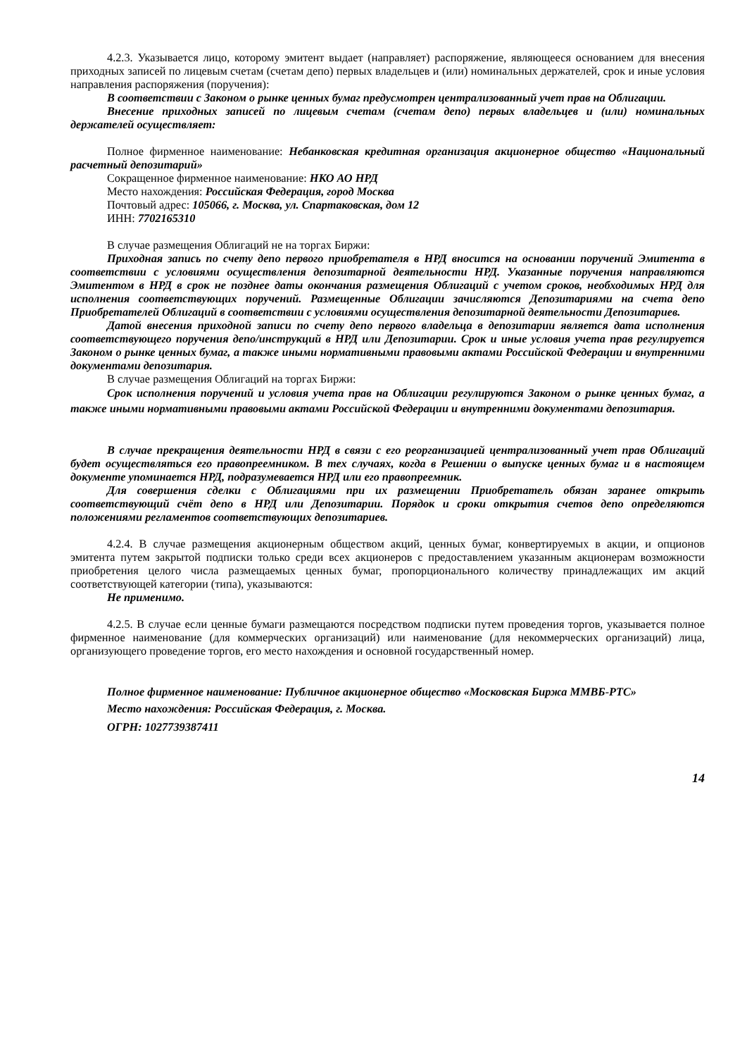4.2.3. Указывается лицо, которому эмитент выдает (направляет) распоряжение, являющееся основанием для внесения приходных записей по лицевым счетам (счетам депо) первых владельцев и (или) номинальных держателей, срок и иные условия направления распоряжения (поручения):
В соответствии с Законом о рынке ценных бумаг предусмотрен централизованный учет прав на Облигации.
Внесение приходных записей по лицевым счетам (счетам депо) первых владельцев и (или) номинальных держателей осуществляет:
Полное фирменное наименование: Небанковская кредитная организация акционерное общество «Национальный расчетный депозитарий»
Сокращенное фирменное наименование: НКО АО НРД
Место нахождения: Российская Федерация, город Москва
Почтовый адрес: 105066, г. Москва, ул. Спартаковская, дом 12
ИНН: 7702165310
В случае размещения Облигаций не на торгах Биржи:
Приходная запись по счету депо первого приобретателя в НРД вносится на основании поручений Эмитента в соответствии с условиями осуществления депозитарной деятельности НРД. Указанные поручения направляются Эмитентом в НРД в срок не позднее даты окончания размещения Облигаций с учетом сроков, необходимых НРД для исполнения соответствующих поручений. Размещенные Облигации зачисляются Депозитариями на счета депо Приобретателей Облигаций в соответствии с условиями осуществления депозитарной деятельности Депозитариев.
Датой внесения приходной записи по счету депо первого владельца в депозитарии является дата исполнения соответствующего поручения депо/инструкций в НРД или Депозитарии. Срок и иные условия учета прав регулируется Законом о рынке ценных бумаг, а также иными нормативными правовыми актами Российской Федерации и внутренними документами депозитария.
В случае размещения Облигаций на торгах Биржи:
Срок исполнения поручений и условия учета прав на Облигации регулируются Законом о рынке ценных бумаг, а также иными нормативными правовыми актами Российской Федерации и внутренними документами депозитария.
В случае прекращения деятельности НРД в связи с его реорганизацией централизованный учет прав Облигаций будет осуществляться его правопреемником. В тех случаях, когда в Решении о выпуске ценных бумаг и в настоящем документе упоминается НРД, подразумевается НРД или его правопреемник.
Для совершения сделки с Облигациями при их размещении Приобретатель обязан заранее открыть соответствующий счёт депо в НРД или Депозитарии. Порядок и сроки открытия счетов депо определяются положениями регламентов соответствующих депозитариев.
4.2.4. В случае размещения акционерным обществом акций, ценных бумаг, конвертируемых в акции, и опционов эмитента путем закрытой подписки только среди всех акционеров с предоставлением указанным акционерам возможности приобретения целого числа размещаемых ценных бумаг, пропорционального количеству принадлежащих им акций соответствующей категории (типа), указываются:
Не применимо.
4.2.5. В случае если ценные бумаги размещаются посредством подписки путем проведения торгов, указывается полное фирменное наименование (для коммерческих организаций) или наименование (для некоммерческих организаций) лица, организующего проведение торгов, его место нахождения и основной государственный номер.
Полное фирменное наименование: Публичное акционерное общество «Московская Биржа ММВБ-РТС»
Место нахождения: Российская Федерация, г. Москва.
ОГРН: 1027739387411
14